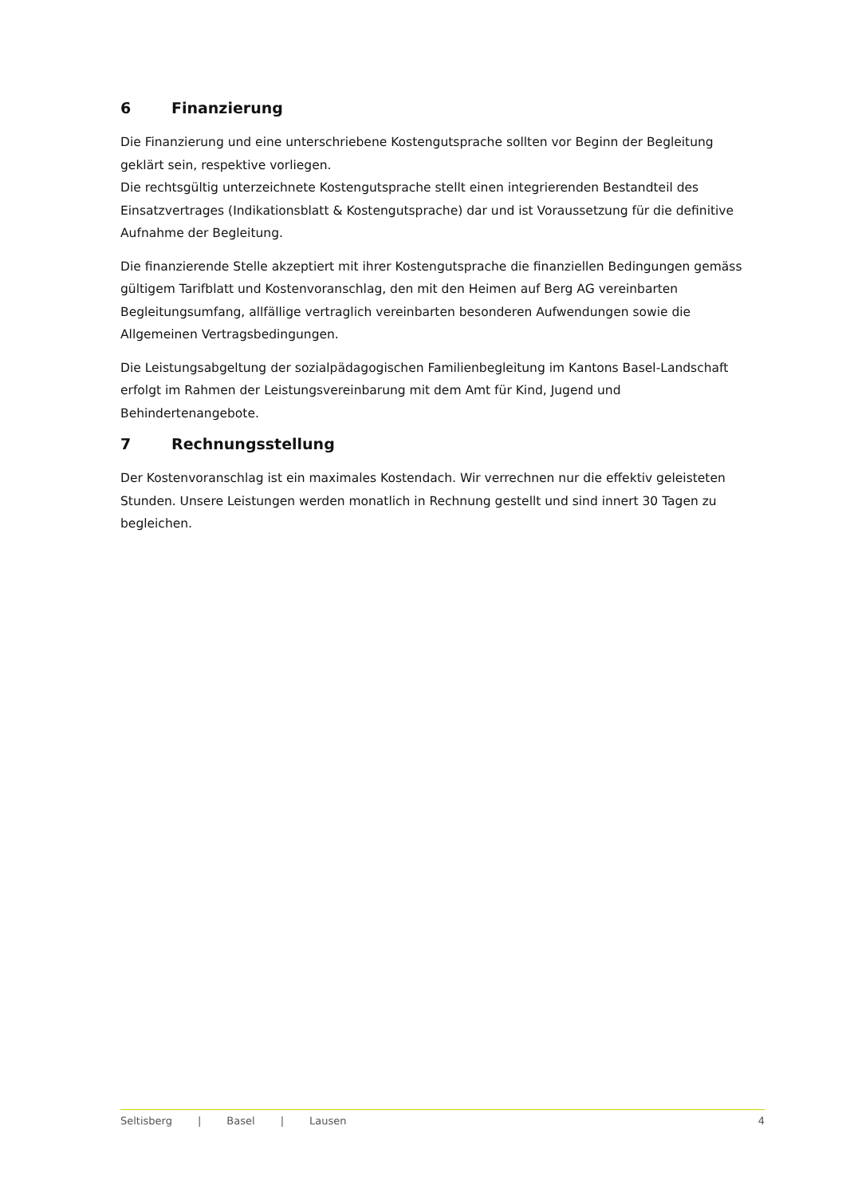6 Finanzierung
Die Finanzierung und eine unterschriebene Kostengutsprache sollten vor Beginn der Begleitung geklärt sein, respektive vorliegen.
Die rechtsgültig unterzeichnete Kostengutsprache stellt einen integrierenden Bestandteil des Einsatzvertrages (Indikationsblatt & Kostengutsprache) dar und ist Voraussetzung für die definitive Aufnahme der Begleitung.
Die finanzierende Stelle akzeptiert mit ihrer Kostengutsprache die finanziellen Bedingungen gemäss gültigem Tarifblatt und Kostenvoranschlag, den mit den Heimen auf Berg AG vereinbarten Begleitungsumfang, allfällige vertraglich vereinbarten besonderen Aufwendungen sowie die Allgemeinen Vertragsbedingungen.
Die Leistungsabgeltung der sozialpädagogischen Familienbegleitung im Kantons Basel-Landschaft erfolgt im Rahmen der Leistungsvereinbarung mit dem Amt für Kind, Jugend und Behindertenangebote.
7 Rechnungsstellung
Der Kostenvoranschlag ist ein maximales Kostendach. Wir verrechnen nur die effektiv geleisteten Stunden. Unsere Leistungen werden monatlich in Rechnung gestellt und sind innert 30 Tagen zu begleichen.
Seltisberg | Basel | Lausen 4